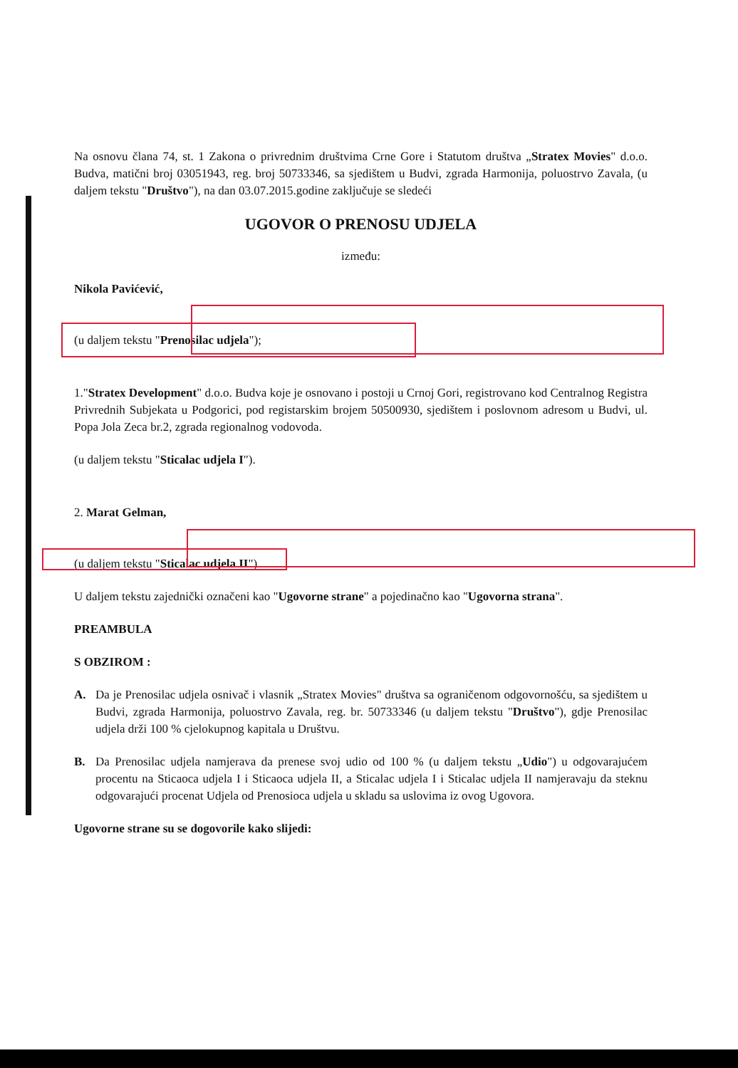Na osnovu člana 74, st. 1 Zakona o privrednim društvima Crne Gore i Statutom društva „Stratex Movies" d.o.o. Budva, matični broj 03051943, reg. broj 50733346, sa sjedištem u Budvi, zgrada Harmonija, poluostrvo Zavala, (u daljem tekstu "Društvo"), na dan 03.07.2015.godine zaključuje se sledeći
UGOVOR O PRENOSU UDJELA
između:
Nikola Pavićević,
(u daljem tekstu "Prenosilac udjela");
1."Stratex Development" d.o.o. Budva koje je osnovano i postoji u Crnoj Gori, registrovano kod Centralnog Registra Privrednih Subjekata u Podgorici, pod registarskim brojem 50500930, sjedištem i poslovnom adresom u Budvi, ul. Popa Jola Zeca br.2, zgrada regionalnog vodovoda.
(u daljem tekstu "Sticalac udjela I").
2. Marat Gelman,
(u daljem tekstu "Sticalac udjela II")
U daljem tekstu zajednički označeni kao "Ugovorne strane" a pojedinačno kao "Ugovorna strana".
PREAMBULA
S OBZIROM :
A. Da je Prenosilac udjela osnivač i vlasnik „Stratex Movies" društva sa ograničenom odgovornošću, sa sjedištem u Budvi, zgrada Harmonija, poluostrvo Zavala, reg. br. 50733346 (u daljem tekstu "Društvo"), gdje Prenosilac udjela drži 100 % cjelokupnog kapitala u Društvu.
B. Da Prenosilac udjela namjerava da prenese svoj udio od 100 % (u daljem tekstu „Udio") u odgovarajućem procentu na Sticaoca udjela I i Sticaoca udjela II, a Sticalac udjela I i Sticalac udjela II namjeravaju da steknu odgovarajući procenat Udjela od Prenosioca udjela u skladu sa uslovima iz ovog Ugovora.
Ugovorne strane su se dogovorile kako slijedi: